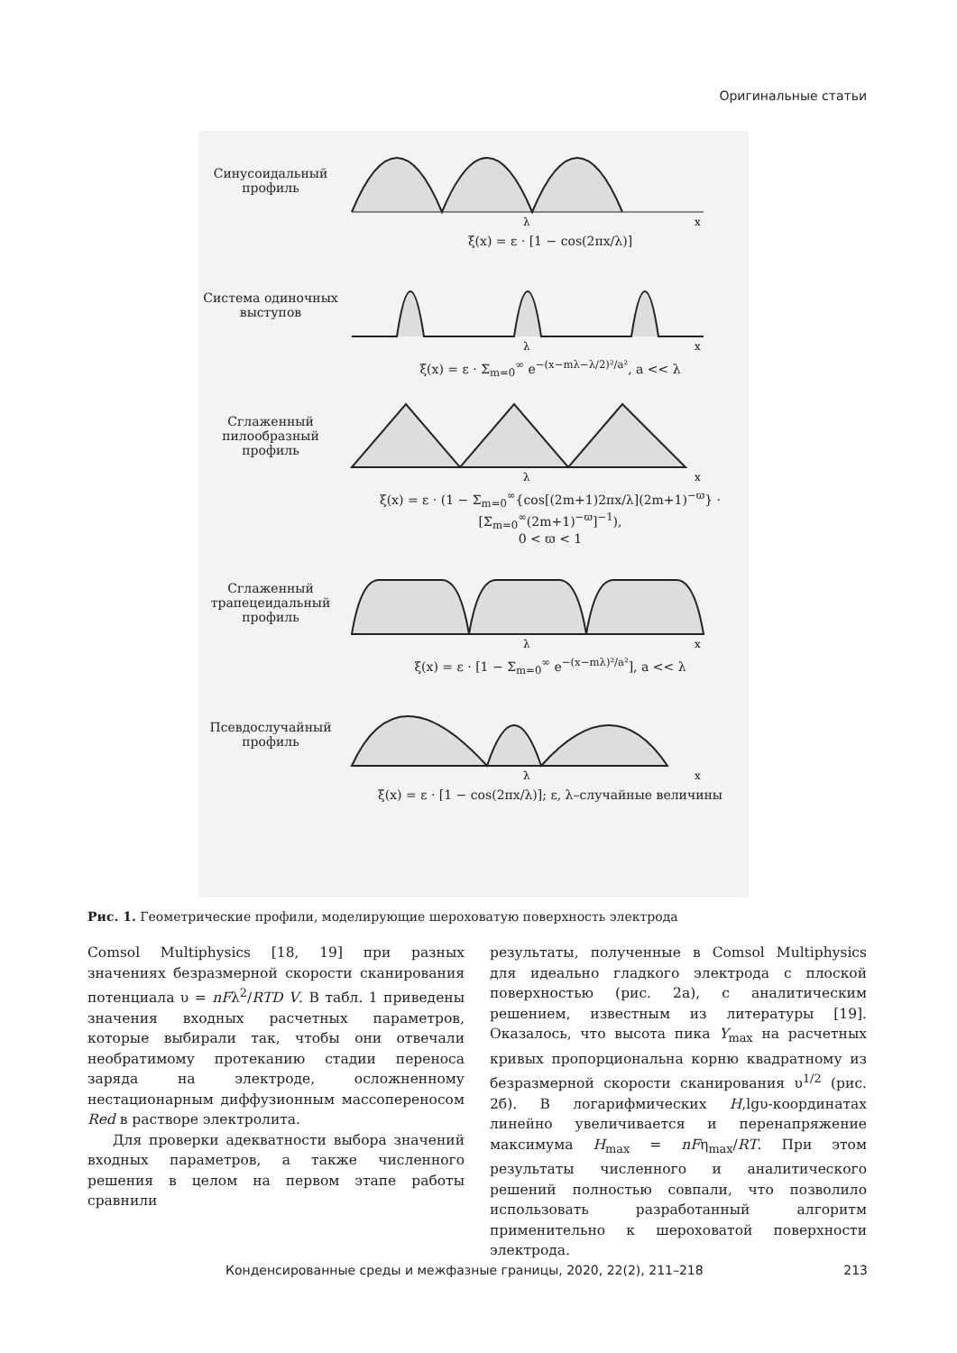Оригинальные статьи
Синусоидальный профиль
λ
x
ξ(x) = ε · [1 − cos(2πx/λ)]
Система одиночных выступов
λ
x
ξ(x) = ε · Σ<sub>m=0</sub><sup>∞</sup> e<sup>−(x−mλ−λ/2)²/a²</sup>, a << λ
Сглаженный пилообразный профиль
λ
x
ξ(x) = ε · (1 − Σ<sub>m=0</sub><sup>∞</sup>{cos[(2m+1)2πx/λ](2m+1)<sup>−ϖ</sup>} · [Σ<sub>m=0</sub><sup>∞</sup>(2m+1)<sup>−ϖ</sup>]<sup>−1</sup>),
0 < ϖ < 1
Сглаженный трапецеидальный профиль
λ
x
ξ(x) = ε · [1 − Σ<sub>m=0</sub><sup>∞</sup> e<sup>−(x−mλ)²/a²</sup>], a << λ
Псевдослучайный профиль
λ
x
ξ(x) = ε · [1 − cos(2πx/λ)]; ε, λ–случайные величины
Рис. 1. Геометрические профили, моделирующие шероховатую поверхность электрода
Comsol Multiphysics [18, 19] при разных значениях безразмерной скорости сканирования потенциала υ = nFλ<sup>2</sup>/RTD V. В табл. 1 приведены значения входных расчетных параметров, которые выбирали так, чтобы они отвечали необратимому протеканию стадии переноса заряда на электроде, осложненному нестационарным диффузионным массопереносом Red в растворе электролита.
Для проверки адекватности выбора значений входных параметров, а также численного решения в целом на первом этапе работы сравнили
результаты, полученные в Comsol Multiphysics для идеально гладкого электрода с плоской поверхностью (рис. 2а), с аналитическим решением, известным из литературы [19]. Оказалось, что высота пика Y<sub>max</sub> на расчетных кривых пропорциональна корню квадратному из безразмерной скорости сканирования υ<sup>1/2</sup> (рис. 2б). В логарифмических H,lgυ-координатах линейно увеличивается и перенапряжение максимума H<sub>max</sub> = nFη<sub>max</sub>/RT. При этом результаты численного и аналитического решений полностью совпали, что позволило использовать разработанный алгоритм применительно к шероховатой поверхности электрода.
Конденсированные среды и межфазные границы, 2020, 22(2), 211–218 213